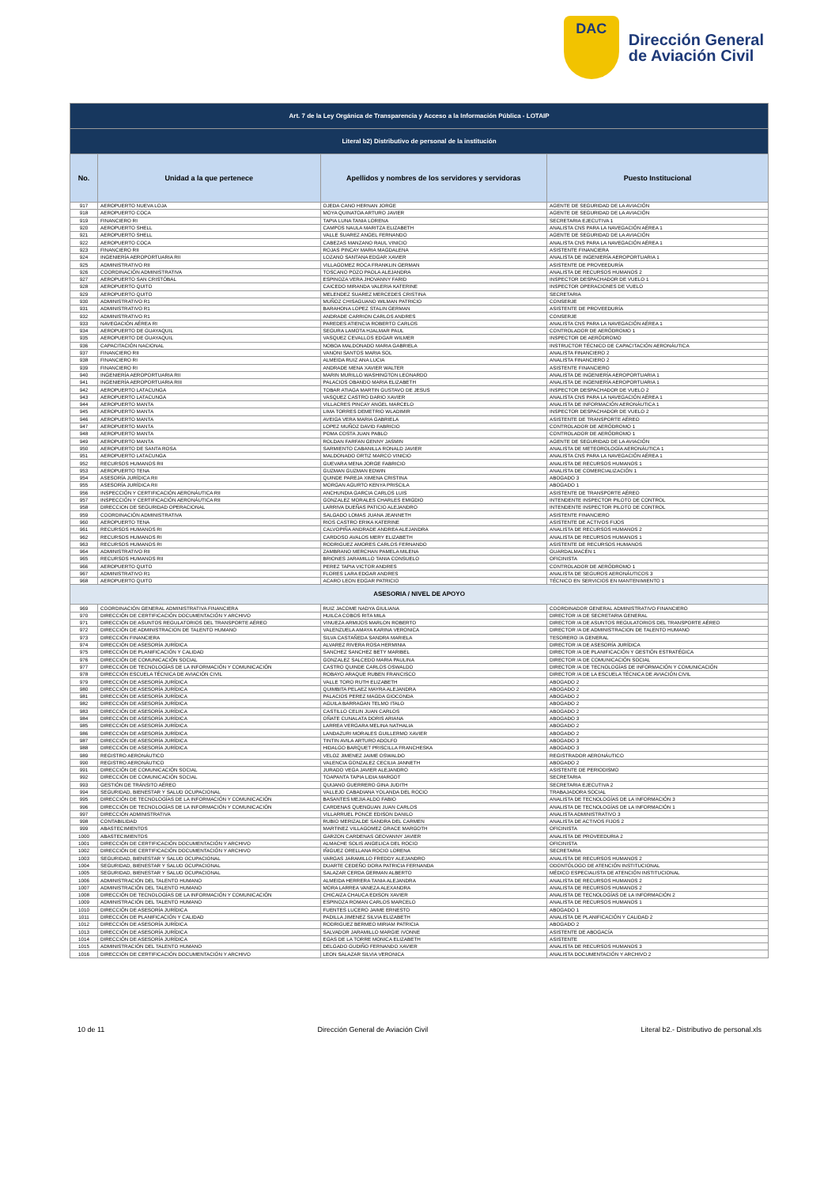DAC
Dirección General
de Aviación Civil
| Art. 7 de la Ley Orgánica de Transparencia y Acceso a la Información Pública - LOTAIP | | | |
| Literal b2) Distributivo de personal de la institución | | | |
| No. | Unidad a la que pertenece | Apellidos y nombres de los servidores y servidoras | Puesto Institucional |
| 917 | AEROPUERTO NUEVA LOJA | OJEDA CANO HERNAN JORGE | AGENTE DE SEGURIDAD DE LA AVIACIÓN |
| 918 | AEROPUERTO COCA | MOYA QUINATOA ARTURO JAVIER | AGENTE DE SEGURIDAD DE LA AVIACIÓN |
| 919 | FINANCIERO RI | TAPIA LUNA TANIA LORENA | SECRETARIA EJECUTIVA 1 |
| 920 | AEROPUERTO SHELL | CAMPOS NAULA MARITZA ELIZABETH | ANALISTA CNS PARA LA NAVEGACIÓN AÉREA 1 |
| 921 | AEROPUERTO SHELL | VALLE SUAREZ ANGEL FERNANDO | AGENTE DE SEGURIDAD DE LA AVIACIÓN |
| 922 | AEROPUERTO COCA | CABEZAS MANZANO RAUL VINICIO | ANALISTA CNS PARA LA NAVEGACIÓN AÉREA 1 |
| 923 | FINANCIERO RII | ROJAS PINCAY MARIA MAGDALENA | ASISTENTE FINANCIERA |
| 924 | INGENIERÍA AEROPORTUARIA RII | LOZANO SANTANA EDGAR XAVIER | ANALISTA DE INGENIERÍA AEROPORTUARIA 1 |
| 925 | ADMINISTRATIVO RII | VILLAGOMEZ ROCA FRANKLIN GERMAN | ASISTENTE DE PROVEEDURÍA |
| 926 | COORDINACIÓN ADMINISTRATIVA | TOSCANO POZO PAOLA ALEJANDRA | ANALISTA DE RECURSOS HUMANOS 2 |
| 927 | AEROPUERTO SAN CRISTÓBAL | ESPINOZA VERA JHOVANNY FARID | INSPECTOR DESPACHADOR DE VUELO 1 |
| 928 | AEROPUERTO QUITO | CAICEDO MIRANDA VALERIA KATERINE | INSPECTOR OPERACIONES DE VUELO |
| 929 | AEROPUERTO QUITO | MELENDEZ SUAREZ MERCEDES CRISTINA | SECRETARIA |
| 930 | ADMINISTRATIVO R1 | MUÑOZ CHISAGUANO WILMAN PATRICIO | CONSERJE |
| 931 | ADMINISTRATIVO R1 | BARAHONA LOPEZ STALIN GERMAN | ASISTENTE DE PROVEEDURÍA |
| 932 | ADMINISTRATIVO R1 | ANDRADE CARRION CARLOS ANDRES | CONSERJE |
| 933 | NAVEGACIÓN AÉREA RI | PAREDES ATIENCIA ROBERTO CARLOS | ANALISTA CNS PARA LA NAVEGACIÓN AÉREA 1 |
| 934 | AEROPUERTO DE GUAYAQUIL | SEGURA LAMOTA HJALMAR PAUL | CONTROLADOR DE AERÓDROMO 1 |
| 935 | AEROPUERTO DE GUAYAQUIL | VASQUEZ CEVALLOS EDGAR WILMER | INSPECTOR DE AERÓDROMO |
| 936 | CAPACITACIÓN NACIONAL | NOBOA MALDONADO MARIA GABRIELA | INSTRUCTOR TÉCNICO DE CAPACITACIÓN AERONÁUTICA |
| 937 | FINANCIERO RII | VANONI SANTOS MARIA SOL | ANALISTA FINANCIERO 2 |
| 938 | FINANCIERO RI | ALMEIDA RUIZ ANA LUCIA | ANALISTA FINANCIERO 2 |
| 939 | FINANCIERO RI | ANDRADE MENA XAVIER WALTER | ASISTENTE FINANCIERO |
| 940 | INGENIERÍA AEROPORTUARIA RII | MARIN MURILLO WASHINGTON LEONARDO | ANALISTA DE INGENIERÍA AEROPORTUARIA 1 |
| 941 | INGENIERÍA AEROPORTUARIA RIII | PALACIOS OBANDO MARIA ELIZABETH | ANALISTA DE INGENIERÍA AEROPORTUARIA 1 |
| 942 | AEROPUERTO LATACUNGA | TOBAR ATIAGA MARTIN GUSTAVO DE JESUS | INSPECTOR DESPACHADOR DE VUELO 2 |
| 943 | AEROPUERTO LATACUNGA | VASQUEZ CASTRO DARIO XAVIER | ANALISTA CNS PARA LA NAVEGACIÓN AÉREA 1 |
| 944 | AEROPUERTO MANTA | VILLACRES PINCAY ANGEL MARCELO | ANALISTA DE INFORMACIÓN AERONÁUTICA 1 |
| 945 | AEROPUERTO MANTA | LIMA TORRES DEMETRIO WLADIMIR | INSPECTOR DESPACHADOR DE VUELO 2 |
| 946 | AEROPUERTO MANTA | AVEIGA VERA MARIA GABRIELA | ASISTENTE DE TRANSPORTE AÉREO |
| 947 | AEROPUERTO MANTA | LOPEZ MUÑOZ DAVID FABRICIO | CONTROLADOR DE AERÓDROMO 1 |
| 948 | AEROPUERTO MANTA | POMA COSTA JUAN PABLO | CONTROLADOR DE AERÓDROMO 1 |
| 949 | AEROPUERTO MANTA | ROLDAN FARFAN GENNY JASMIN | AGENTE DE SEGURIDAD DE LA AVIACIÓN |
| 950 | AEROPUERTO DE SANTA ROSA | SARMIENTO CABANILLA RONALD JAVIER | ANALISTA DE METEOROLOGÍA AERONÁUTICA 1 |
| 951 | AEROPUERTO LATACUNGA | MALDONADO ORTIZ MARCO VINICIO | ANALISTA CNS PARA LA NAVEGACIÓN AÉREA 1 |
| 952 | RECURSOS HUMANOS RII | GUEVARA MENA JORGE FABRICIO | ANALISTA DE RECURSOS HUMANOS 1 |
| 953 | AEROPUERTO TENA | GUZMAN GUZMAN EDWIN | ANALISTA DE COMERCIALIZACIÓN 1 |
| 954 | ASESORÍA JURÍDICA RII | QUINDE PAREJA XIMENA CRISTINA | ABOGADO 3 |
| 955 | ASESORÍA JURÍDICA RII | MORGAN AGURTO KENYA PRISCILA | ABOGADO 1 |
| 956 | INSPECCIÓN Y CERTIFICACIÓN AERONÁUTICA RII | ANCHUNDIA GARCIA CARLOS LUIS | ASISTENTE DE TRANSPORTE AÉREO |
| 957 | INSPECCIÓN Y CERTIFICACIÓN AERONÁUTICA RII | GONZALEZ MORALES CHARLES EMIGDIO | INTENDENTE INSPECTOR PILOTO DE CONTROL |
| 958 | DIRECCION DE SEGURIDAD OPERACIONAL | LARRIVA DUEÑAS PATICIO ALEJANDRO | INTENDENTE INSPECTOR PILOTO DE CONTROL |
| 959 | COORDINACIÓN ADMINISTRATIVA | SALGADO LOMAS JUANA JEANNETH | ASISTENTE FINANCIERO |
| 960 | AEROPUERTO TENA | RIOS CASTRO ERIKA KATERINE | ASISTENTE DE ACTIVOS FIJOS |
| 961 | RECURSOS HUMANOS RI | CALVOPIÑA ANDRADE ANDREA ALEJANDRA | ANALISTA DE RECURSOS HUMANOS 2 |
| 962 | RECURSOS HUMANOS RI | CARDOSO AVALOS MERY ELIZABETH | ANALISTA DE RECURSOS HUMANOS 1 |
| 963 | RECURSOS HUMANOS RI | RODRIGUEZ AMORES CARLOS FERNANDO | ASISTENTE DE RECURSOS HUMANOS |
| 964 | ADMINISTRATIVO RII | ZAMBRANO MERCHAN PAMELA MILENA | GUARDALMACÉN 1 |
| 965 | RECURSOS HUMANOS RII | BRIONES JARAMILLO TANIA CONSUELO | OFICINISTA |
| 966 | AEROPUERTO QUITO | PEREZ TAPIA VICTOR ANDRES | CONTROLADOR DE AERÓDROMO 1 |
| 967 | ADMINISTRATIVO R1 | FLORES LARA EDGAR ANDRES | ANALISTA DE SEGUROS AERONÁUTICOS 3 |
| 968 | AEROPUERTO QUITO | ACARO LEON EDGAR PATRICIO | TÉCNICO EN SERVICIOS EN MANTENIMIENTO 1 |
| ASESORIA / NIVEL DE APOYO | | | |
| 969 | COORDINACIÓN GENERAL ADMINISTRATIVA FINANCIERA | RUIZ JACOME NADYA GIULIANA | COORDINADOR GENERAL ADMINISTRATIVO FINANCIERO |
| 970 | DIRECCIÓN DE CERTIFICACIÓN DOCUMENTACIÓN Y ARCHIVO | HUILCA COBOS RITA MILA | DIRECTOR /A DE SECRETARIA GENERAL |
| 971 | DIRECCIÓN DE ASUNTOS REGULATORIOS DEL TRANSPORTE AÉREO | VINUEZA ARMIJOS MARLON ROBERTO | DIRECTOR /A DE ASUNTOS REGULATORIOS DEL TRANSPORTE AÉREO |
| 972 | DIRECCIÓN DE ADMINISTRACION DE TALENTO HUMANO | VALENZUELA AMAYA KARINA VERONICA | DIRECTOR /A DE ADMINISTRACION DE TALENTO HUMANO |
| 973 | DIRECCIÓN FINANCIERA | SILVA CASTAÑEDA SANDRA MARIELA | TESORERO /A GENERAL |
| 974 | DIRECCIÓN DE ASESORÍA JURÍDICA | ALVAREZ RIVERA ROSA HERMINIA | DIRECTOR /A DE ASESORÍA JURÍDICA |
| 975 | DIRECCIÓN DE PLANIFICACIÓN Y CALIDAD | SANCHEZ SANCHEZ BETY MARIBEL | DIRECTOR /A DE PLANIFICACIÓN Y GESTIÓN ESTRATÉGICA |
| 976 | DIRECCIÓN DE COMUNICACIÓN SOCIAL | GONZALEZ SALCEDO MARIA PAULINA | DIRECTOR /A DE COMUNICACIÓN SOCIAL |
| 977 | DIRECCIÓN DE TECNOLOGÍAS DE LA INFORMACIÓN Y COMUNICACIÓN | CASTRO QUINDE CARLOS OSWALDO | DIRECTOR /A DE TECNOLOGÍAS DE INFORMACIÓN Y COMUNICACIÓN |
| 978 | DIRECCIÓN ESCUELA TÉCNICA DE AVIACIÓN CIVIL | ROBAYO ARAQUE RUBEN FRANCISCO | DIRECTOR /A DE LA ESCUELA TÉCNICA DE AVIACIÓN CIVIL |
| 979 | DIRECCIÓN DE ASESORÍA JURÍDICA | VALLE TORO RUTH ELIZABETH | ABOGADO 2 |
| 980 | DIRECCIÓN DE ASESORÍA JURÍDICA | QUIMBITA PELAEZ MAYRA ALEJANDRA | ABOGADO 2 |
| 981 | DIRECCIÓN DE ASESORÍA JURÍDICA | PALACIOS PEREZ MAGDA GIOCONDA | ABOGADO 2 |
| 982 | DIRECCIÓN DE ASESORÍA JURÍDICA | AGUILA BARRAGAN TELMO ITALO | ABOGADO 2 |
| 983 | DIRECCIÓN DE ASESORÍA JURÍDICA | CASTILLO CELIN JUAN CARLOS | ABOGADO 2 |
| 984 | DIRECCIÓN DE ASESORÍA JURÍDICA | OÑATE CUNALATA DORIS ARIANA | ABOGADO 3 |
| 985 | DIRECCIÓN DE ASESORÍA JURÍDICA | LARREA VERGARA MELINA NATHALIA | ABOGADO 2 |
| 986 | DIRECCIÓN DE ASESORÍA JURÍDICA | LANDAZURI MORALES GUILLERMO XAVIER | ABOGADO 2 |
| 987 | DIRECCIÓN DE ASESORÍA JURÍDICA | TINTIN AVILA ARTURO ADOLFO | ABOGADO 3 |
| 988 | DIRECCIÓN DE ASESORÍA JURÍDICA | HIDALGO BARQUET PRISCILLA FRANCHESKA | ABOGADO 3 |
| 989 | REGISTRO AERONÁUTICO | VELOZ JIMENEZ JAIME OSWALDO | REGISTRADOR AERONÁUTICO |
| 990 | REGISTRO AERONÁUTICO | VALENCIA GONZALEZ CECILIA JANNETH | ABOGADO 2 |
| 991 | DIRECCIÓN DE COMUNICACIÓN SOCIAL | JURADO VEGA JAVIER ALEJANDRO | ASISTENTE DE PERIODISMO |
| 992 | DIRECCIÓN DE COMUNICACIÓN SOCIAL | TOAPANTA TAPIA LIDIA MARGOT | SECRETARIA |
| 993 | GESTIÓN DE TRÁNSITO AÉREO | QUIJANO GUERRERO GINA JUDITH | SECRETARIA EJECUTIVA 2 |
| 994 | SEGURIDAD, BIENESTAR Y SALUD OCUPACIONAL | VALLEJO CABADIANA YOLANDA DEL ROCIO | TRABAJADORA SOCIAL |
| 995 | DIRECCIÓN DE TECNOLOGÍAS DE LA INFORMACIÓN Y COMUNICACIÓN | BASANTES MEJIA ALDO FABIO | ANALISTA DE TECNOLOGÍAS DE LA INFORMACIÓN 3 |
| 996 | DIRECCIÓN DE TECNOLOGÍAS DE LA INFORMACIÓN Y COMUNICACIÓN | CARDENAS QUENGUAN JUAN CARLOS | ANALISTA DE TECNOLOGÍAS DE LA INFORMACIÓN 1 |
| 997 | DIRECCIÓN ADMINISTRATIVA | VILLARRUEL PONCE EDISON DANILO | ANALISTA ADMINISTRATIVO 3 |
| 998 | CONTABILIDAD | RUBIO MERIZALDE SANDRA DEL CARMEN | ANALISTA DE ACTIVOS FIJOS 2 |
| 999 | ABASTECIMIENTOS | MARTINEZ VILLAGOMEZ GRACE MARGOTH | OFICINISTA |
| 1000 | ABASTECIMIENTOS | GARZON CARDENAS GEOVANNY JAVIER | ANALISTA DE PROVEEDURIA 2 |
| 1001 | DIRECCIÓN DE CERTIFICACIÓN DOCUMENTACIÓN Y ARCHIVO | ALMACHE SOLIS ANGELICA DEL ROCIO | OFICINISTA |
| 1002 | DIRECCIÓN DE CERTIFICACIÓN DOCUMENTACIÓN Y ARCHIVO | IÑIGUEZ ORELLANA ROCIO LORENA | SECRETARIA |
| 1003 | SEGURIDAD, BIENESTAR Y SALUD OCUPACIONAL | VARGAS JARAMILLO FREDDY ALEJANDRO | ANALISTA DE RECURSOS HUMANOS 2 |
| 1004 | SEGURIDAD, BIENESTAR Y SALUD OCUPACIONAL | DUARTE CEDEÑO DORA PATRICIA FERNANDA | ODONTÓLOGO DE ATENCIÓN INSTITUCIONAL |
| 1005 | SEGURIDAD, BIENESTAR Y SALUD OCUPACIONAL | SALAZAR CERDA GERMAN ALBERTO | MÉDICO ESPECIALISTA DE ATENCIÓN INSTITUCIONAL |
| 1006 | ADMINISTRACIÓN DEL TALENTO HUMANO | ALMEIDA HERRERA TANIA ALEJANDRA | ANALISTA DE RECURSOS HUMANOS 2 |
| 1007 | ADMINISTRACIÓN DEL TALENTO HUMANO | MORA LARREA VANEZA ALEXANDRA | ANALISTA DE RECURSOS HUMANOS 2 |
| 1008 | DIRECCIÓN DE TECNOLOGÍAS DE LA INFORMACIÓN Y COMUNICACIÓN | CHICAIZA CHAUCA EDISON XAVIER | ANALISTA DE TECNOLOGÍAS DE LA INFORMACIÓN 2 |
| 1009 | ADMINISTRACIÓN DEL TALENTO HUMANO | ESPINOZA ROMAN CARLOS MARCELO | ANALISTA DE RECURSOS HUMANOS 1 |
| 1010 | DIRECCIÓN DE ASESORÍA JURÍDICA | FUENTES LUCERO JAIME ERNESTO | ABOGADO 1 |
| 1011 | DIRECCIÓN DE PLANIFICACIÓN Y CALIDAD | PADILLA JIMENEZ SILVIA ELIZABETH | ANALISTA DE PLANIFICACIÓN Y CALIDAD 2 |
| 1012 | DIRECCIÓN DE ASESORÍA JURÍDICA | RODRIGUEZ BERMEO MIRIAM PATRICIA | ABOGADO 2 |
| 1013 | DIRECCIÓN DE ASESORÍA JURÍDICA | SALVADOR JARAMILLO MARGIE IVONNE | ASISTENTE DE ABOGACÍA |
| 1014 | DIRECCIÓN DE ASESORÍA JURÍDICA | EGAS DE LA TORRE MONICA ELIZABETH | ASISTENTE |
| 1015 | ADMINISTRACIÓN DEL TALENTO HUMANO | DELGADO GUDIÑO FERNANDO XAVIER | ANALISTA DE RECURSOS HUMANOS 3 |
| 1016 | DIRECCIÓN DE CERTIFICACIÓN DOCUMENTACIÓN Y ARCHIVO | LEON SALAZAR SILVIA VERONICA | ANALISTA DOCUMENTACIÓN Y ARCHIVO 2 |
10 de 11 Dirección General de Aviación Civil Literal b2.- Distributivo de personal.xls